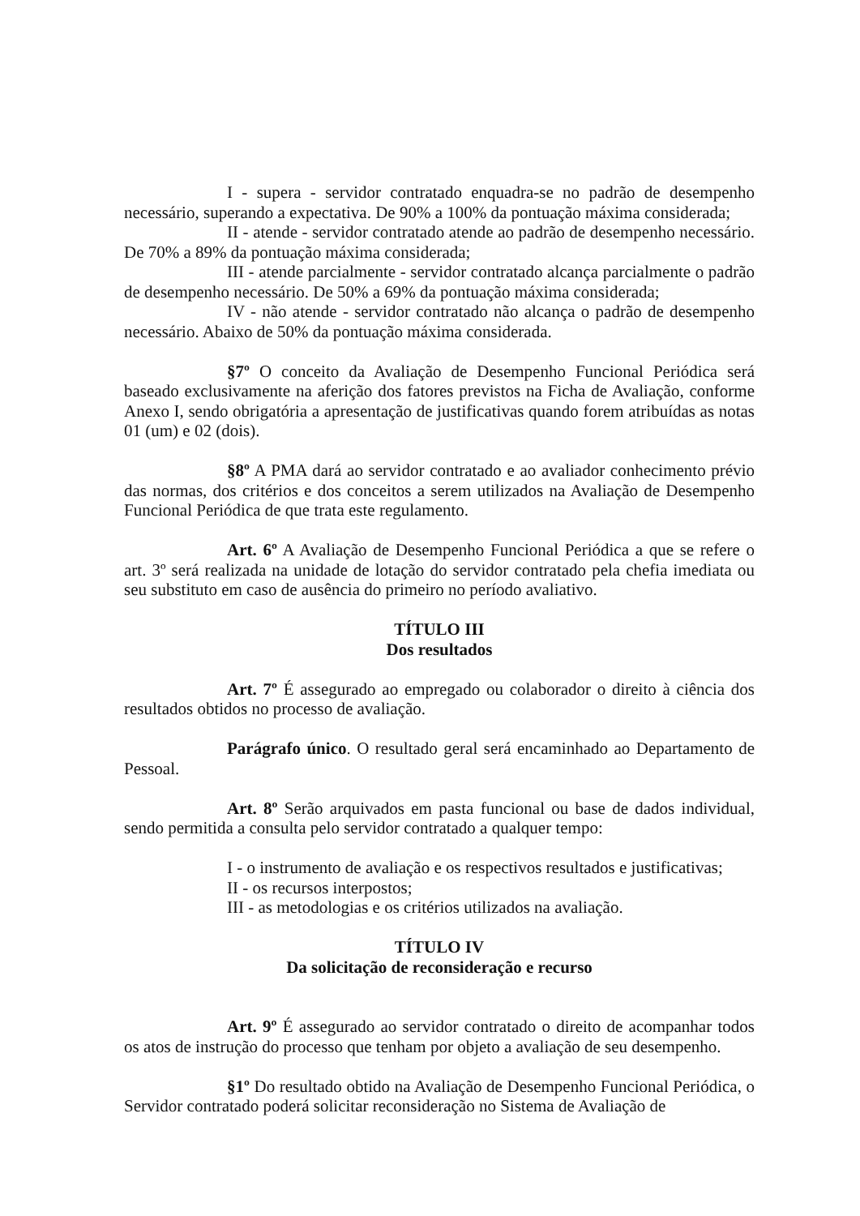I - supera - servidor contratado enquadra-se no padrão de desempenho necessário, superando a expectativa. De 90% a 100% da pontuação máxima considerada;
II - atende - servidor contratado atende ao padrão de desempenho necessário. De 70% a 89% da pontuação máxima considerada;
III - atende parcialmente - servidor contratado alcança parcialmente o padrão de desempenho necessário. De 50% a 69% da pontuação máxima considerada;
IV - não atende - servidor contratado não alcança o padrão de desempenho necessário. Abaixo de 50% da pontuação máxima considerada.
§7º O conceito da Avaliação de Desempenho Funcional Periódica será baseado exclusivamente na aferição dos fatores previstos na Ficha de Avaliação, conforme Anexo I, sendo obrigatória a apresentação de justificativas quando forem atribuídas as notas 01 (um) e 02 (dois).
§8º A PMA dará ao servidor contratado e ao avaliador conhecimento prévio das normas, dos critérios e dos conceitos a serem utilizados na Avaliação de Desempenho Funcional Periódica de que trata este regulamento.
Art. 6º A Avaliação de Desempenho Funcional Periódica a que se refere o art. 3º será realizada na unidade de lotação do servidor contratado pela chefia imediata ou seu substituto em caso de ausência do primeiro no período avaliativo.
TÍTULO III
Dos resultados
Art. 7º É assegurado ao empregado ou colaborador o direito à ciência dos resultados obtidos no processo de avaliação.
Parágrafo único. O resultado geral será encaminhado ao Departamento de Pessoal.
Art. 8º Serão arquivados em pasta funcional ou base de dados individual, sendo permitida a consulta pelo servidor contratado a qualquer tempo:
I - o instrumento de avaliação e os respectivos resultados e justificativas;
II - os recursos interpostos;
III - as metodologias e os critérios utilizados na avaliação.
TÍTULO IV
Da solicitação de reconsideração e recurso
Art. 9º É assegurado ao servidor contratado o direito de acompanhar todos os atos de instrução do processo que tenham por objeto a avaliação de seu desempenho.
§1º Do resultado obtido na Avaliação de Desempenho Funcional Periódica, o Servidor contratado poderá solicitar reconsideração no Sistema de Avaliação de